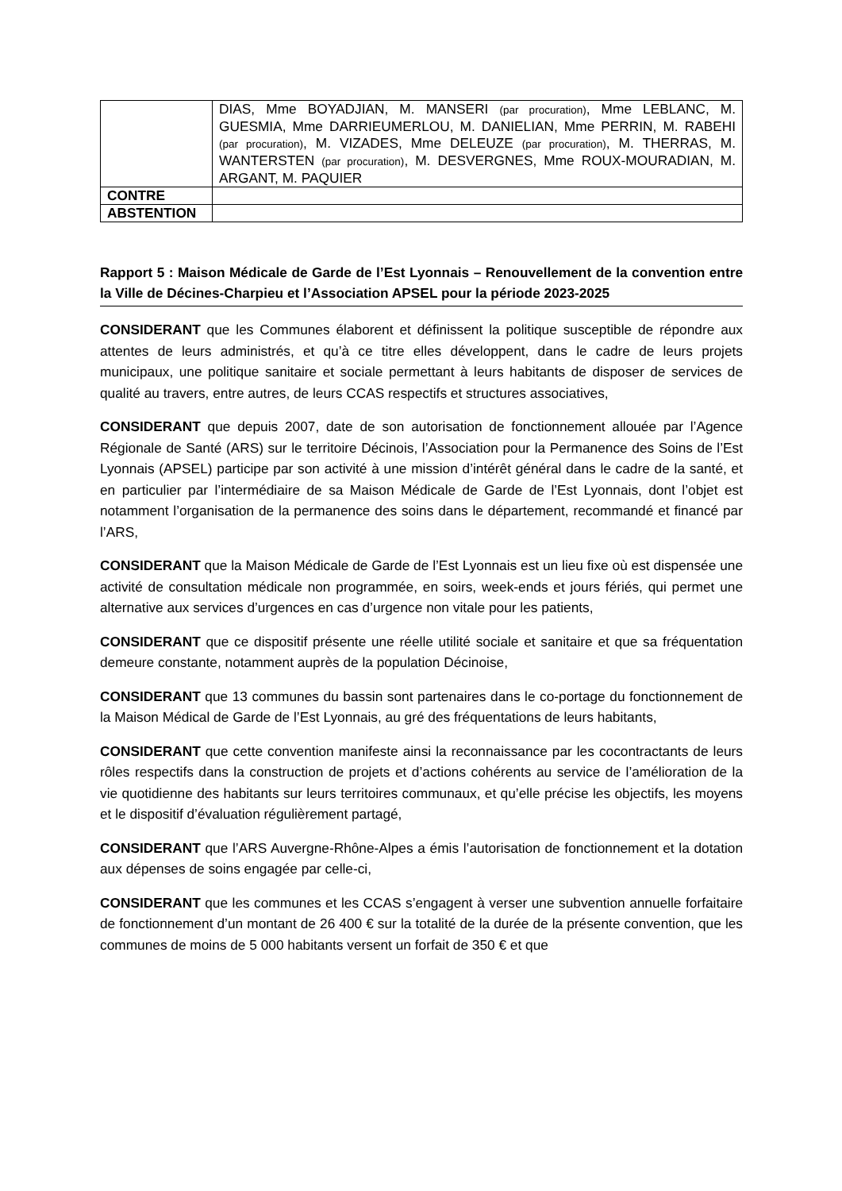| | DIAS, Mme BOYADJIAN, M. MANSERI (par procuration) , Mme LEBLANC, M. GUESMIA, Mme DARRIEUMERLOU, M. DANIELIAN, Mme PERRIN, M. RABEHI (par procuration) , M. VIZADES, Mme DELEUZE (par procuration) , M. THERRAS, M. WANTERSTEN (par procuration) , M. DESVERGNES, Mme ROUX-MOURADIAN, M. ARGANT, M. PAQUIER |
| CONTRE | |
| ABSTENTION | |
Rapport 5 : Maison Médicale de Garde de l’Est Lyonnais – Renouvellement de la convention entre la Ville de Décines-Charpieu et l’Association APSEL pour la période 2023-2025
CONSIDERANT que les Communes élaborent et définissent la politique susceptible de répondre aux attentes de leurs administrés, et qu’à ce titre elles développent, dans le cadre de leurs projets municipaux, une politique sanitaire et sociale permettant à leurs habitants de disposer de services de qualité au travers, entre autres, de leurs CCAS respectifs et structures associatives,
CONSIDERANT que depuis 2007, date de son autorisation de fonctionnement allouée par l’Agence Régionale de Santé (ARS) sur le territoire Décinois, l’Association pour la Permanence des Soins de l’Est Lyonnais (APSEL) participe par son activité à une mission d’intérêt général dans le cadre de la santé, et en particulier par l’intermédiaire de sa Maison Médicale de Garde de l’Est Lyonnais, dont l’objet est notamment l’organisation de la permanence des soins dans le département, recommandé et financé par l’ARS,
CONSIDERANT que la Maison Médicale de Garde de l’Est Lyonnais est un lieu fixe où est dispensée une activité de consultation médicale non programmée, en soirs, week-ends et jours fériés, qui permet une alternative aux services d’urgences en cas d’urgence non vitale pour les patients,
CONSIDERANT que ce dispositif présente une réelle utilité sociale et sanitaire et que sa fréquentation demeure constante, notamment auprès de la population Décinoise,
CONSIDERANT que 13 communes du bassin sont partenaires dans le co-portage du fonctionnement de la Maison Médical de Garde de l’Est Lyonnais, au gré des fréquentations de leurs habitants,
CONSIDERANT que cette convention manifeste ainsi la reconnaissance par les cocontractants de leurs rôles respectifs dans la construction de projets et d’actions cohérents au service de l’amélioration de la vie quotidienne des habitants sur leurs territoires communaux, et qu’elle précise les objectifs, les moyens et le dispositif d’évaluation régulièrement partagé,
CONSIDERANT que l’ARS Auvergne-Rhône-Alpes a émis l’autorisation de fonctionnement et la dotation aux dépenses de soins engagée par celle-ci,
CONSIDERANT que les communes et les CCAS s’engagent à verser une subvention annuelle forfaitaire de fonctionnement d’un montant de 26 400 € sur la totalité de la durée de la présente convention, que les communes de moins de 5 000 habitants versent un forfait de 350 € et que